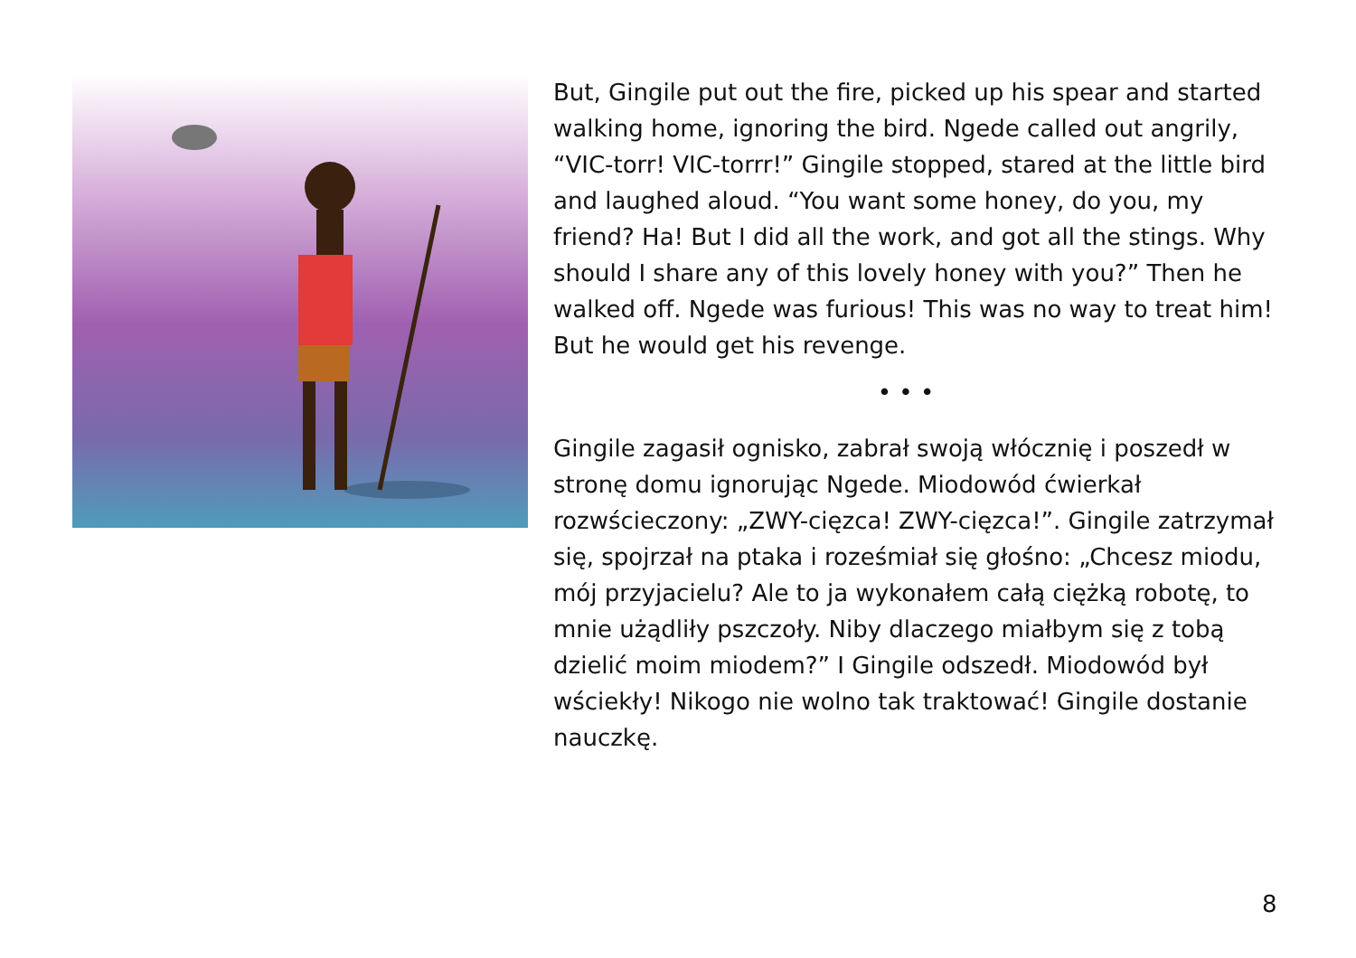But, Gingile put out the fire, picked up his spear and started walking home, ignoring the bird. Ngede called out angrily, “VIC-torr! VIC-torrr!” Gingile stopped, stared at the little bird and laughed aloud. “You want some honey, do you, my friend? Ha! But I did all the work, and got all the stings. Why should I share any of this lovely honey with you?” Then he walked off. Ngede was furious! This was no way to treat him! But he would get his revenge.
• • •
Gingile zagasił ognisko, zabrał swoją włócznię i poszedł w stronę domu ignorując Ngede. Miodowód ćwierkał rozwścieczony: „ZWY-cięzca! ZWY-cięzca!”. Gingile zatrzymał się, spojrzał na ptaka i roześmiał się głośno: „Chcesz miodu, mój przyjacielu? Ale to ja wykonałem całą ciężką robotę, to mnie użądliły pszczoły. Niby dlaczego miałbym się z tobą dzielić moim miodem?” I Gingile odszedł. Miodowód był wściekły! Nikogo nie wolno tak traktować! Gingile dostanie nauczkę.
8